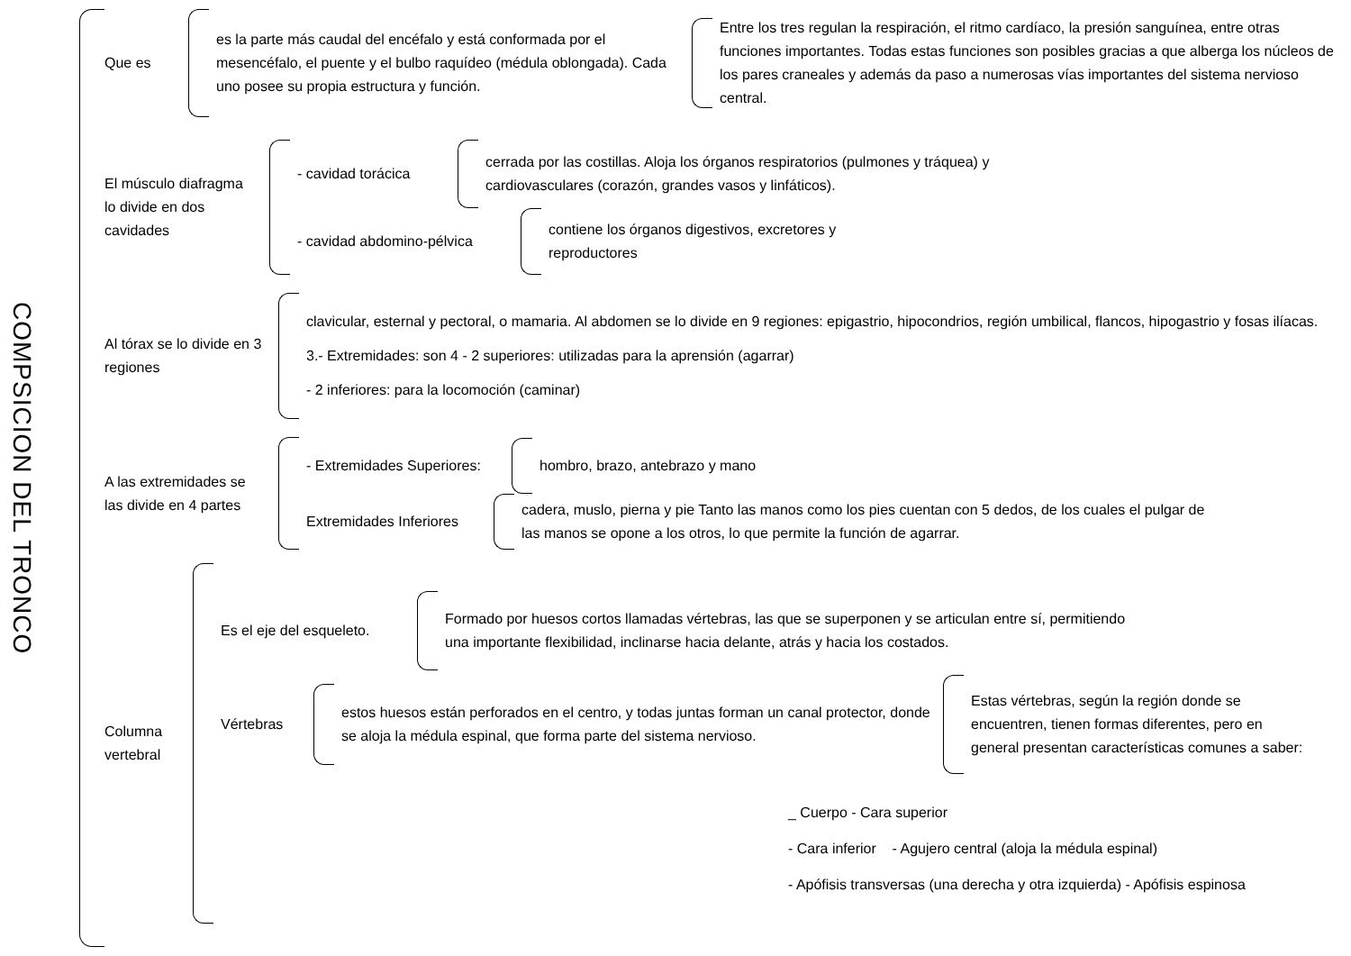COMPSICION DEL TRONCO
Que es
es la parte más caudal del encéfalo y está conformada por el mesencéfalo, el puente y el bulbo raquídeo (médula oblongada). Cada uno posee su propia estructura y función.
Entre los tres regulan la respiración, el ritmo cardíaco, la presión sanguínea, entre otras funciones importantes. Todas estas funciones son posibles gracias a que alberga los núcleos de los pares craneales y además da paso a numerosas vías importantes del sistema nervioso central.
El músculo diafragma lo divide en dos cavidades
- cavidad torácica
cerrada por las costillas. Aloja los órganos respiratorios (pulmones y tráquea) y cardiovasculares (corazón, grandes vasos y linfáticos).
- cavidad abdomino-pélvica
contiene los órganos digestivos, excretores y reproductores
Al tórax se lo divide en 3 regiones
clavicular, esternal y pectoral, o mamaria. Al abdomen se lo divide en 9 regiones: epigastrio, hipocondrios, región umbilical, flancos, hipogastrio y fosas ilíacas.
3.- Extremidades: son 4 - 2 superiores: utilizadas para la aprensión (agarrar)
- 2 inferiores: para la locomoción (caminar)
A las extremidades se las divide en 4 partes
- Extremidades Superiores:
hombro, brazo, antebrazo y mano
Extremidades Inferiores
cadera, muslo, pierna y pie Tanto las manos como los pies cuentan con 5 dedos, de los cuales el pulgar de las manos se opone a los otros, lo que permite la función de agarrar.
Columna vertebral
Es el eje del esqueleto.
Formado por huesos cortos llamadas vértebras, las que se superponen y se articulan entre sí, permitiendo una importante flexibilidad, inclinarse hacia delante, atrás y hacia los costados.
Vértebras
estos huesos están perforados en el centro, y todas juntas forman un canal protector, donde se aloja la médula espinal, que forma parte del sistema nervioso.
Estas vértebras, según la región donde se encuentren, tienen formas diferentes, pero en general presentan características comunes a saber:
_ Cuerpo - Cara superior
- Cara inferior - Agujero central (aloja la médula espinal)
- Apófisis transversas (una derecha y otra izquierda) - Apófisis espinosa